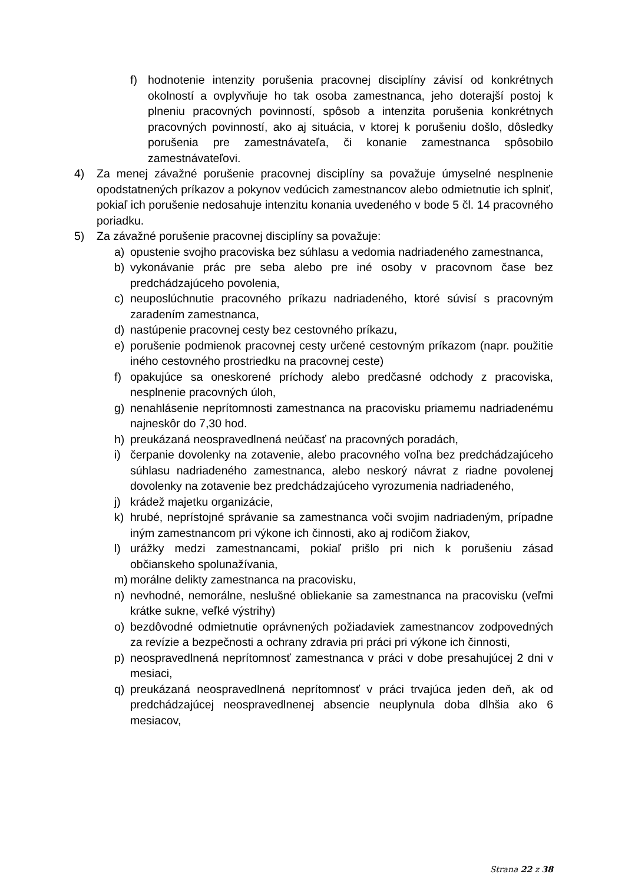f) hodnotenie intenzity porušenia pracovnej disciplíny závisí od konkrétnych okolností a ovplyvňuje ho tak osoba zamestnanca, jeho doterajší postoj k plneniu pracovných povinností, spôsob a intenzita porušenia konkrétnych pracovných povinností, ako aj situácia, v ktorej k porušeniu došlo, dôsledky porušenia pre zamestnávateľa, či konanie zamestnanca spôsobilo zamestnávateľovi.
4) Za menej závažné porušenie pracovnej disciplíny sa považuje úmyselné nesplnenie opodstatnených príkazov a pokynov vedúcich zamestnancov alebo odmietnutie ich splniť, pokiaľ ich porušenie nedosahuje intenzitu konania uvedeného v bode 5 čl. 14 pracovného poriadku.
5) Za závažné porušenie pracovnej disciplíny sa považuje:
a) opustenie svojho pracoviska bez súhlasu a vedomia nadriadeného zamestnanca,
b) vykonávanie prác pre seba alebo pre iné osoby v pracovnom čase bez predchádzajúceho povolenia,
c) neuposlúchnutie pracovného príkazu nadriadeného, ktoré súvisí s pracovným zaradením zamestnanca,
d) nastúpenie pracovnej cesty bez cestovného príkazu,
e) porušenie podmienok pracovnej cesty určené cestovným príkazom (napr. použitie iného cestovného prostriedku na pracovnej ceste)
f) opakujúce sa oneskorené príchody alebo predčasné odchody z pracoviska, nesplnenie pracovných úloh,
g) nenahlásenie neprítomnosti zamestnanca na pracovisku priamemu nadriadenému najneskôr do 7,30 hod.
h) preukázaná neospravedlnená neúčasť na pracovných poradách,
i) čerpanie dovolenky na zotavenie, alebo pracovného voľna bez predchádzajúceho súhlasu nadriadeného zamestnanca, alebo neskorý návrat z riadne povolenej dovolenky na zotavenie bez predchádzajúceho vyrozumenia nadriadeného,
j) krádež majetku organizácie,
k) hrubé, neprístojné správanie sa zamestnanca voči svojim nadriadeným, prípadne iným zamestnancom pri výkone ich činnosti, ako aj rodičom žiakov,
l) urážky medzi zamestnancami, pokiaľ prišlo pri nich k porušeniu zásad občianskeho spolunažívania,
m) morálne delikty zamestnanca na pracovisku,
n) nevhodné, nemorálne, neslušné obliekanie sa zamestnanca na pracovisku (veľmi krátke sukne, veľké výstrihy)
o) bezdôvodné odmietnutie oprávnených požiadaviek zamestnancov zodpovedných za revízie a bezpečnosti a ochrany zdravia pri práci pri výkone ich činnosti,
p) neospravedlnená neprítomnosť zamestnanca v práci v dobe presahujúcej 2 dni v mesiaci,
q) preukázaná neospravedlnená neprítomnosť v práci trvajúca jeden deň, ak od predchádzajúcej neospravedlnenej absencie neuplynula doba dlhšia ako 6 mesiacov,
Strana 22 z 38